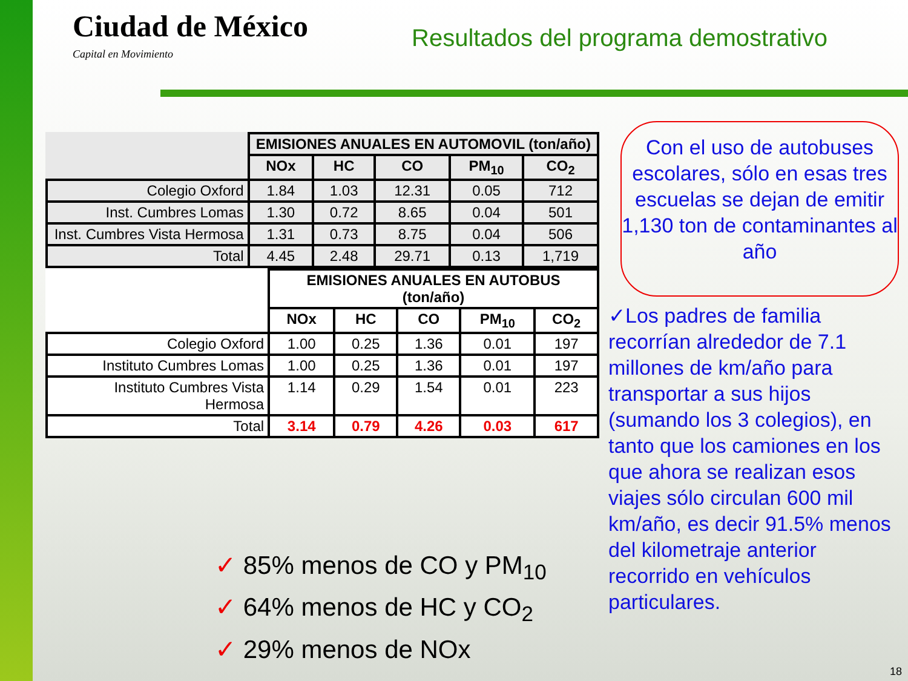Ciudad de México
Capital en Movimiento
Resultados del programa demostrativo
| | EMISIONES ANUALES EN AUTOMOVIL (ton/año) | | | | |
| --- | --- | --- | --- | --- | --- |
| | NOx | HC | CO | PM<sub>10</sub> | CO<sub>2</sub> |
| Colegio Oxford | 1.84 | 1.03 | 12.31 | 0.05 | 712 |
| Inst. Cumbres Lomas | 1.30 | 0.72 | 8.65 | 0.04 | 501 |
| Inst. Cumbres Vista Hermosa | 1.31 | 0.73 | 8.75 | 0.04 | 506 |
| Total | 4.45 | 2.48 | 29.71 | 0.13 | 1,719 |
| | EMISIONES ANUALES EN AUTOBUS (ton/año) | | | | |
| --- | --- | --- | --- | --- | --- |
| | NOx | HC | CO | PM<sub>10</sub> | CO<sub>2</sub> |
| Colegio Oxford | 1.00 | 0.25 | 1.36 | 0.01 | 197 |
| Instituto Cumbres Lomas | 1.00 | 0.25 | 1.36 | 0.01 | 197 |
| Instituto Cumbres Vista Hermosa | 1.14 | 0.29 | 1.54 | 0.01 | 223 |
| Total | 3.14 | 0.79 | 4.26 | 0.03 | 617 |
✓ 85% menos de CO y PM<sub>10</sub>
✓ 64% menos de HC y CO<sub>2</sub>
✓ 29% menos de NOx
Con el uso de autobuses escolares, sólo en esas tres escuelas se dejan de emitir 1,130 ton de contaminantes al año
✓Los padres de familia recorrían alrededor de 7.1 millones de km/año para transportar a sus hijos (sumando los 3 colegios), en tanto que los camiones en los que ahora se realizan esos viajes sólo circulan 600 mil km/año, es decir 91.5% menos del kilometraje anterior recorrido en vehículos particulares.
18